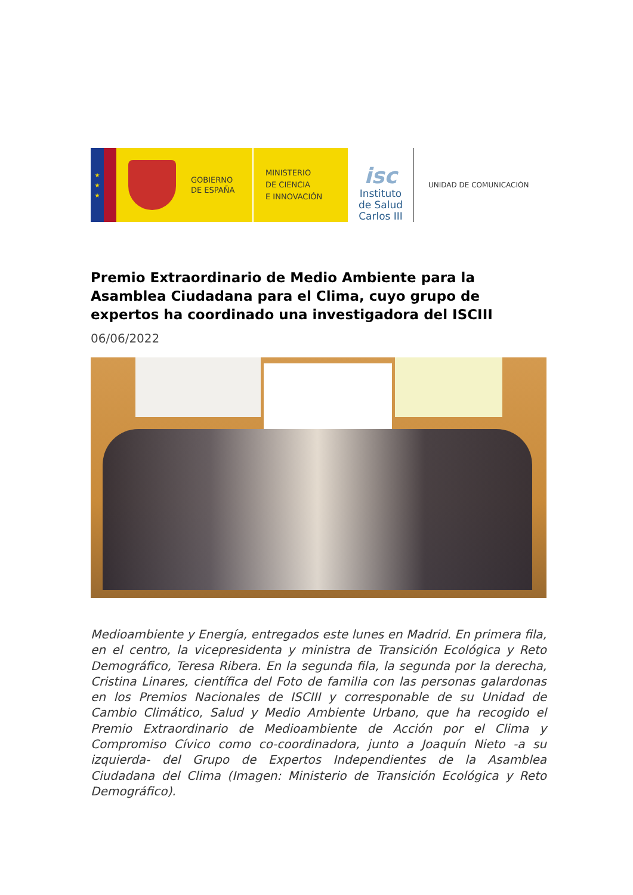★
★
★
GOBIERNO
DE ESPAÑA
MINISTERIO
DE CIENCIA
E INNOVACIÓN
isc
Instituto
de Salud
Carlos III
UNIDAD DE COMUNICACIÓN
Premio Extraordinario de Medio Ambiente para la Asamblea Ciudadana para el Clima, cuyo grupo de expertos ha coordinado una investigadora del ISCIII
06/06/2022
Medioambiente y Energía, entregados este lunes en Madrid. En primera fila, en el centro, la vicepresidenta y ministra de Transición Ecológica y Reto Demográfico, Teresa Ribera. En la segunda fila, la segunda por la derecha, Cristina Linares, científica del Foto de familia con las personas galardonas en los Premios Nacionales de ISCIII y corresponable de su Unidad de Cambio Climático, Salud y Medio Ambiente Urbano, que ha recogido el Premio Extraordinario de Medioambiente de Acción por el Clima y Compromiso Cívico como co-coordinadora, junto a Joaquín Nieto -a su izquierda- del Grupo de Expertos Independientes de la Asamblea Ciudadana del Clima (Imagen: Ministerio de Transición Ecológica y Reto Demográfico).